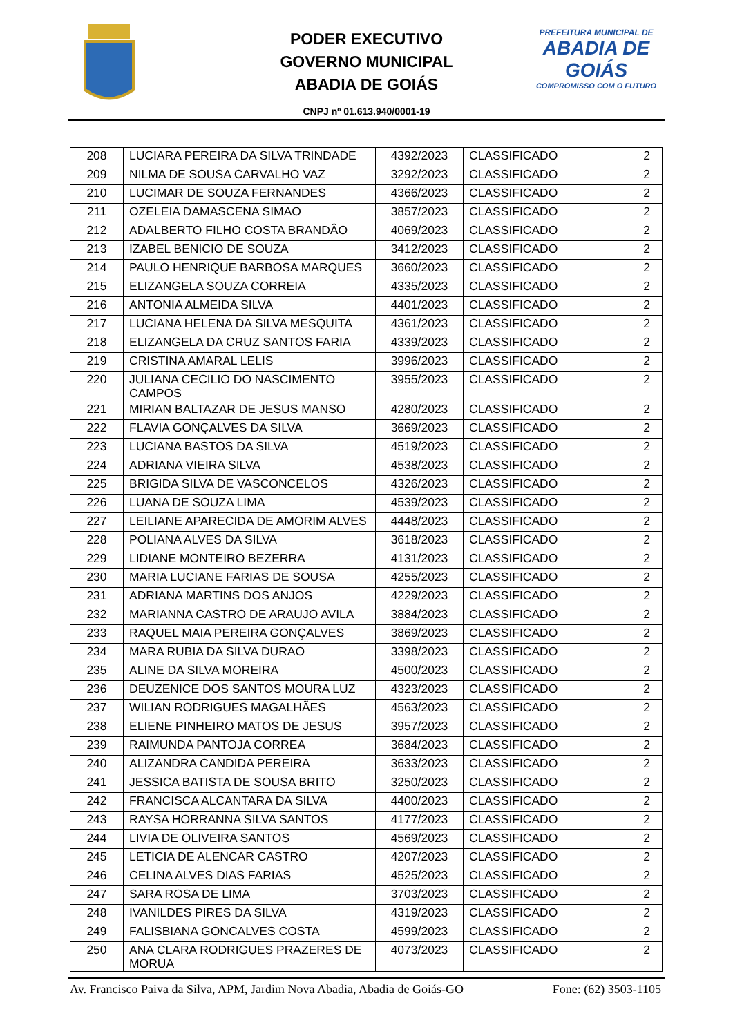PODER EXECUTIVO
GOVERNO MUNICIPAL
ABADIA DE GOIÁS
CNPJ nº 01.613.940/0001-19
PREFEITURA MUNICIPAL DE
ABADIA DE GOIÁS
COMPROMISSO COM O FUTURO
| 208 | LUCIARA PEREIRA DA SILVA TRINDADE | 4392/2023 | CLASSIFICADO | 2 |
| 209 | NILMA DE SOUSA CARVALHO VAZ | 3292/2023 | CLASSIFICADO | 2 |
| 210 | LUCIMAR DE SOUZA FERNANDES | 4366/2023 | CLASSIFICADO | 2 |
| 211 | OZELEIA DAMASCENA SIMAO | 3857/2023 | CLASSIFICADO | 2 |
| 212 | ADALBERTO FILHO COSTA BRANDÂO | 4069/2023 | CLASSIFICADO | 2 |
| 213 | IZABEL BENICIO DE SOUZA | 3412/2023 | CLASSIFICADO | 2 |
| 214 | PAULO HENRIQUE BARBOSA MARQUES | 3660/2023 | CLASSIFICADO | 2 |
| 215 | ELIZANGELA SOUZA CORREIA | 4335/2023 | CLASSIFICADO | 2 |
| 216 | ANTONIA ALMEIDA SILVA | 4401/2023 | CLASSIFICADO | 2 |
| 217 | LUCIANA HELENA DA SILVA MESQUITA | 4361/2023 | CLASSIFICADO | 2 |
| 218 | ELIZANGELA DA CRUZ SANTOS FARIA | 4339/2023 | CLASSIFICADO | 2 |
| 219 | CRISTINA AMARAL LELIS | 3996/2023 | CLASSIFICADO | 2 |
| 220 | JULIANA CECILIO DO NASCIMENTO CAMPOS | 3955/2023 | CLASSIFICADO | 2 |
| 221 | MIRIAN BALTAZAR DE JESUS MANSO | 4280/2023 | CLASSIFICADO | 2 |
| 222 | FLAVIA GONÇALVES DA SILVA | 3669/2023 | CLASSIFICADO | 2 |
| 223 | LUCIANA BASTOS DA SILVA | 4519/2023 | CLASSIFICADO | 2 |
| 224 | ADRIANA VIEIRA SILVA | 4538/2023 | CLASSIFICADO | 2 |
| 225 | BRIGIDA SILVA DE VASCONCELOS | 4326/2023 | CLASSIFICADO | 2 |
| 226 | LUANA DE SOUZA LIMA | 4539/2023 | CLASSIFICADO | 2 |
| 227 | LEILIANE APARECIDA DE AMORIM ALVES | 4448/2023 | CLASSIFICADO | 2 |
| 228 | POLIANA ALVES DA SILVA | 3618/2023 | CLASSIFICADO | 2 |
| 229 | LIDIANE MONTEIRO BEZERRA | 4131/2023 | CLASSIFICADO | 2 |
| 230 | MARIA LUCIANE FARIAS DE SOUSA | 4255/2023 | CLASSIFICADO | 2 |
| 231 | ADRIANA MARTINS DOS ANJOS | 4229/2023 | CLASSIFICADO | 2 |
| 232 | MARIANNA CASTRO DE ARAUJO AVILA | 3884/2023 | CLASSIFICADO | 2 |
| 233 | RAQUEL MAIA PEREIRA GONÇALVES | 3869/2023 | CLASSIFICADO | 2 |
| 234 | MARA RUBIA DA SILVA DURAO | 3398/2023 | CLASSIFICADO | 2 |
| 235 | ALINE DA SILVA MOREIRA | 4500/2023 | CLASSIFICADO | 2 |
| 236 | DEUZENICE DOS SANTOS MOURA LUZ | 4323/2023 | CLASSIFICADO | 2 |
| 237 | WILIAN RODRIGUES MAGALHÃES | 4563/2023 | CLASSIFICADO | 2 |
| 238 | ELIENE PINHEIRO MATOS DE JESUS | 3957/2023 | CLASSIFICADO | 2 |
| 239 | RAIMUNDA PANTOJA CORREA | 3684/2023 | CLASSIFICADO | 2 |
| 240 | ALIZANDRA CANDIDA PEREIRA | 3633/2023 | CLASSIFICADO | 2 |
| 241 | JESSICA BATISTA DE SOUSA BRITO | 3250/2023 | CLASSIFICADO | 2 |
| 242 | FRANCISCA ALCANTARA DA SILVA | 4400/2023 | CLASSIFICADO | 2 |
| 243 | RAYSA HORRANNA SILVA SANTOS | 4177/2023 | CLASSIFICADO | 2 |
| 244 | LIVIA DE OLIVEIRA SANTOS | 4569/2023 | CLASSIFICADO | 2 |
| 245 | LETICIA DE ALENCAR CASTRO | 4207/2023 | CLASSIFICADO | 2 |
| 246 | CELINA ALVES DIAS FARIAS | 4525/2023 | CLASSIFICADO | 2 |
| 247 | SARA ROSA DE LIMA | 3703/2023 | CLASSIFICADO | 2 |
| 248 | IVANILDES PIRES DA SILVA | 4319/2023 | CLASSIFICADO | 2 |
| 249 | FALISBIANA GONCALVES COSTA | 4599/2023 | CLASSIFICADO | 2 |
| 250 | ANA CLARA RODRIGUES PRAZERES DE MORUA | 4073/2023 | CLASSIFICADO | 2 |
Av. Francisco Paiva da Silva, APM, Jardim Nova Abadia, Abadia de Goiás-GO Fone: (62) 3503-1105